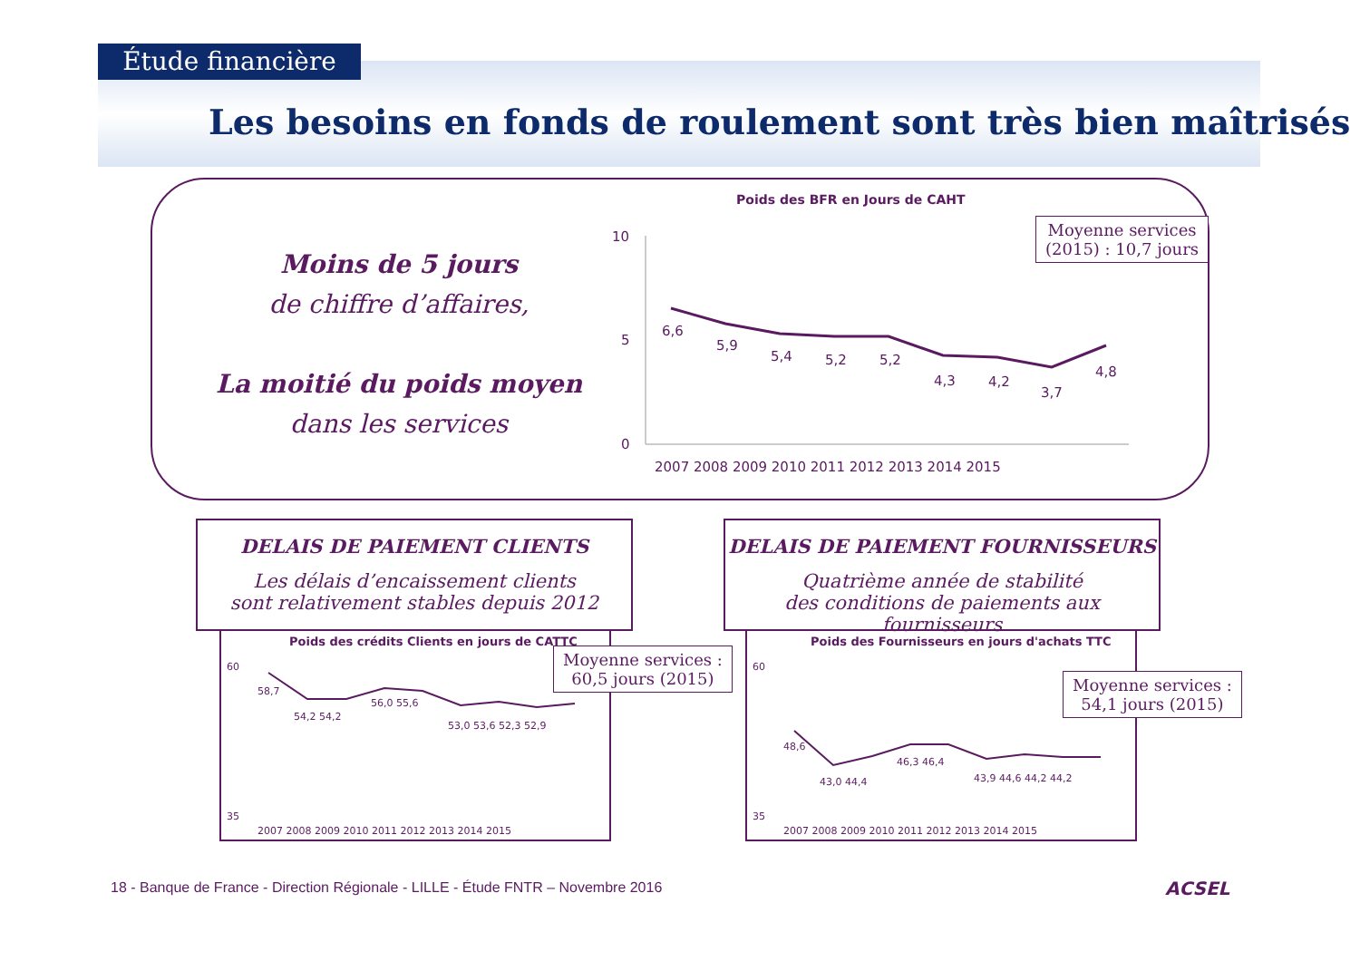Étude financière
Les besoins en fonds de roulement sont très bien maîtrisés
Moins de 5 jours
de chiffre d’affaires,
La moitié du poids moyen
dans les services
Poids des BFR en Jours de CAHT
10
5
0
6,6
5,9
5,4
5,2
5,2
4,3
4,2
3,7
4,8
2007 2008 2009 2010 2011 2012 2013 2014 2015
Moyenne services
(2015) : 10,7 jours
DELAIS DE PAIEMENT CLIENTS
Les délais d’encaissement clients
sont relativement stables depuis 2012
DELAIS DE PAIEMENT FOURNISSEURS
Quatrième année de stabilité
des conditions de paiements aux fournisseurs
Poids des crédits Clients en jours de CATTC
58,7
54,2 54,2
56,0 55,6
53,0 53,6 52,3 52,9
35
60
2007 2008 2009 2010 2011 2012 2013 2014 2015
Moyenne services :
60,5 jours (2015)
Poids des Fournisseurs en jours d'achats TTC
48,6
43,0 44,4
46,3 46,4
43,9 44,6 44,2 44,2
35
60
2007 2008 2009 2010 2011 2012 2013 2014 2015
Moyenne services :
54,1 jours (2015)
18 - Banque de France - Direction Régionale - LILLE - Étude FNTR – Novembre 2016
ACSEL